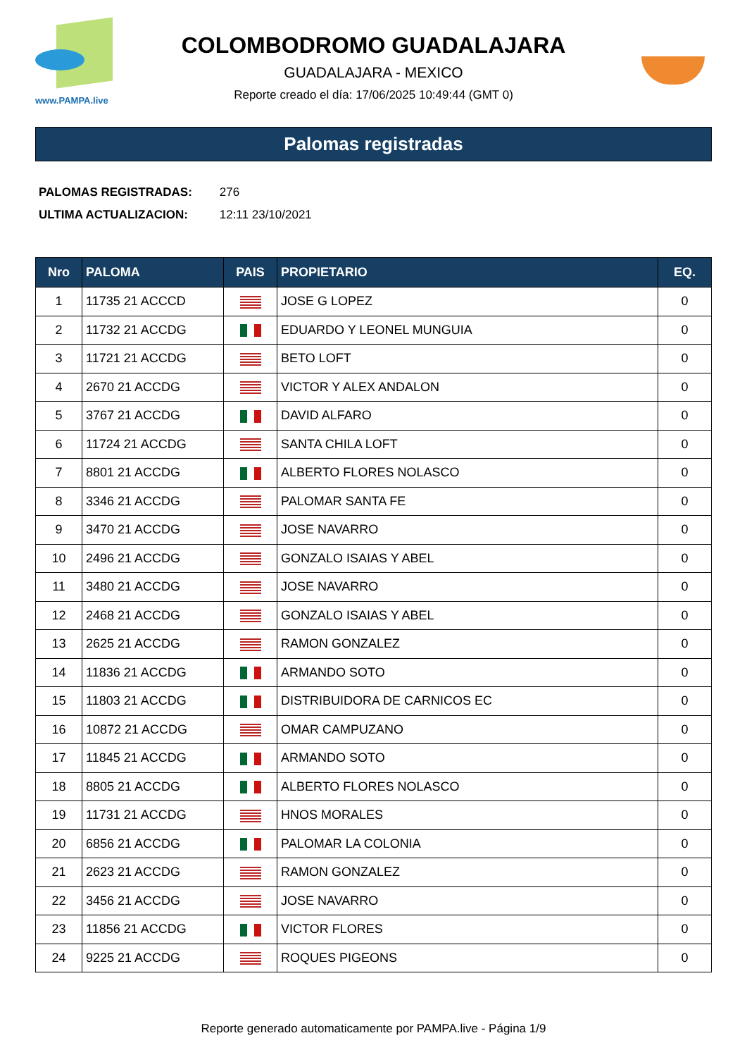www.PAMPA.live
COLOMBODROMO GUADALAJARA
GUADALAJARA - MEXICO
Reporte creado el día: 17/06/2025 10:49:44 (GMT 0)
Palomas registradas
PALOMAS REGISTRADAS: 276
ULTIMA ACTUALIZACION: 12:11 23/10/2021
| Nro | PALOMA | PAIS | PROPIETARIO | EQ. |
| --- | --- | --- | --- | --- |
| 1 | 11735 21 ACCCD | | JOSE G LOPEZ | 0 |
| 2 | 11732 21 ACCDG | | EDUARDO Y LEONEL MUNGUIA | 0 |
| 3 | 11721 21 ACCDG | | BETO LOFT | 0 |
| 4 | 2670 21 ACCDG | | VICTOR Y ALEX ANDALON | 0 |
| 5 | 3767 21 ACCDG | | DAVID ALFARO | 0 |
| 6 | 11724 21 ACCDG | | SANTA CHILA LOFT | 0 |
| 7 | 8801 21 ACCDG | | ALBERTO FLORES NOLASCO | 0 |
| 8 | 3346 21 ACCDG | | PALOMAR SANTA FE | 0 |
| 9 | 3470 21 ACCDG | | JOSE NAVARRO | 0 |
| 10 | 2496 21 ACCDG | | GONZALO ISAIAS Y ABEL | 0 |
| 11 | 3480 21 ACCDG | | JOSE NAVARRO | 0 |
| 12 | 2468 21 ACCDG | | GONZALO ISAIAS Y ABEL | 0 |
| 13 | 2625 21 ACCDG | | RAMON GONZALEZ | 0 |
| 14 | 11836 21 ACCDG | | ARMANDO SOTO | 0 |
| 15 | 11803 21 ACCDG | | DISTRIBUIDORA DE CARNICOS EC | 0 |
| 16 | 10872 21 ACCDG | | OMAR CAMPUZANO | 0 |
| 17 | 11845 21 ACCDG | | ARMANDO SOTO | 0 |
| 18 | 8805 21 ACCDG | | ALBERTO FLORES NOLASCO | 0 |
| 19 | 11731 21 ACCDG | | HNOS MORALES | 0 |
| 20 | 6856 21 ACCDG | | PALOMAR LA COLONIA | 0 |
| 21 | 2623 21 ACCDG | | RAMON GONZALEZ | 0 |
| 22 | 3456 21 ACCDG | | JOSE NAVARRO | 0 |
| 23 | 11856 21 ACCDG | | VICTOR FLORES | 0 |
| 24 | 9225 21 ACCDG | | ROQUES PIGEONS | 0 |
Reporte generado automaticamente por PAMPA.live - Página 1/9